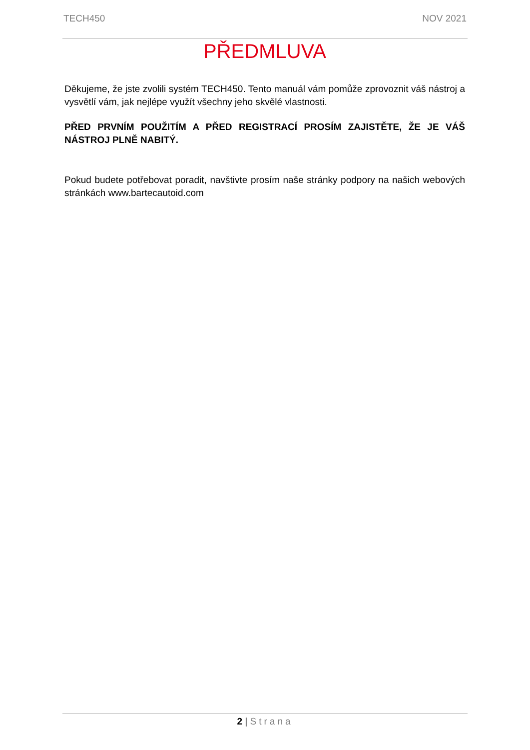TECH450 NOV 2021
PŘEDMLUVA
Děkujeme, že jste zvolili systém TECH450. Tento manuál vám pomůže zprovoznit váš nástroj a vysvětlí vám, jak nejlépe využít všechny jeho skvělé vlastnosti.
PŘED PRVNÍM POUŽITÍM A PŘED REGISTRACÍ PROSÍM ZAJISTĚTE, ŽE JE VÁŠ NÁSTROJ PLNĚ NABITÝ.
Pokud budete potřebovat poradit, navštivte prosím naše stránky podpory na našich webových stránkách www.bartecautoid.com
2 | Strana